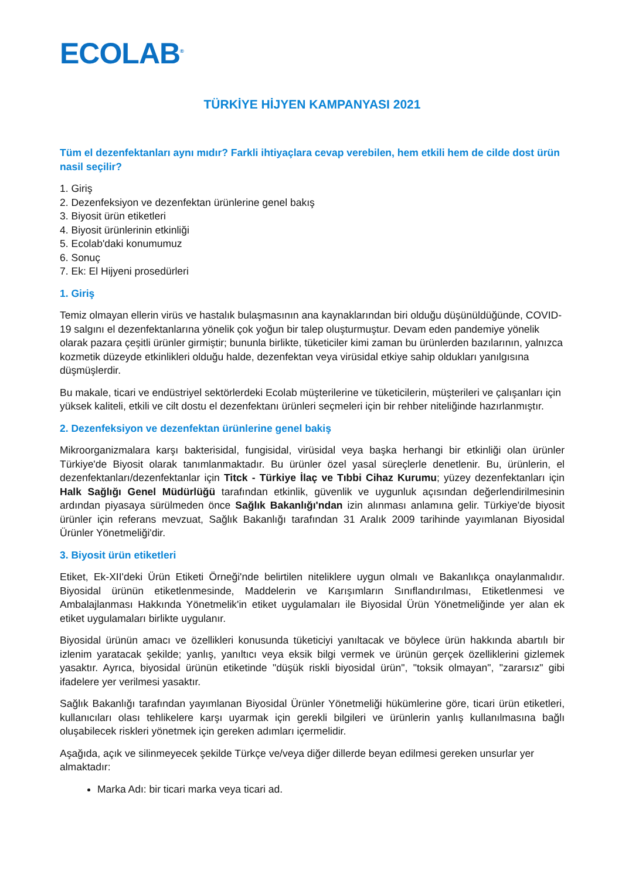ECOLAB<sup>®</sup>
TÜRKİYE HİJYEN KAMPANYASI 2021
Tüm el dezenfektanları aynı mıdır? Farkli ihtiyaçlara cevap verebilen, hem etkili hem de cilde dost ürün nasil seçilir?
1. Giriş
2. Dezenfeksiyon ve dezenfektan ürünlerine genel bakış
3. Biyosit ürün etiketleri
4. Biyosit ürünlerinin etkinliği
5. Ecolab'daki konumumuz
6. Sonuç
7. Ek: El Hijyeni prosedürleri
1. Giriş
Temiz olmayan ellerin virüs ve hastalık bulaşmasının ana kaynaklarından biri olduğu düşünüldüğünde, COVID-19 salgını el dezenfektanlarına yönelik çok yoğun bir talep oluşturmuştur. Devam eden pandemiye yönelik olarak pazara çeşitli ürünler girmiştir; bununla birlikte, tüketiciler kimi zaman bu ürünlerden bazılarının, yalnızca kozmetik düzeyde etkinlikleri olduğu halde, dezenfektan veya virüsidal etkiye sahip oldukları yanılgısına düşmüşlerdir.
Bu makale, ticari ve endüstriyel sektörlerdeki Ecolab müşterilerine ve tüketicilerin, müşterileri ve çalışanları için yüksek kaliteli, etkili ve cilt dostu el dezenfektanı ürünleri seçmeleri için bir rehber niteliğinde hazırlanmıştır.
2. Dezenfeksiyon ve dezenfektan ürünlerine genel bakiş
Mikroorganizmalara karşı bakterisidal, fungisidal, virüsidal veya başka herhangi bir etkinliği olan ürünler Türkiye'de Biyosit olarak tanımlanmaktadır. Bu ürünler özel yasal süreçlerle denetlenir. Bu, ürünlerin, el dezenfektanları/dezenfektanlar için Titck - Türkiye İlaç ve Tıbbi Cihaz Kurumu; yüzey dezenfektanları için Halk Sağlığı Genel Müdürlüğü tarafından etkinlik, güvenlik ve uygunluk açısından değerlendirilmesinin ardından piyasaya sürülmeden önce Sağlık Bakanlığı'ndan izin alınması anlamına gelir. Türkiye'de biyosit ürünler için referans mevzuat, Sağlık Bakanlığı tarafından 31 Aralık 2009 tarihinde yayımlanan Biyosidal Ürünler Yönetmeliği'dir.
3. Biyosit ürün etiketleri
Etiket, Ek-XII'deki Ürün Etiketi Örneği'nde belirtilen niteliklere uygun olmalı ve Bakanlıkça onaylanmalıdır. Biyosidal ürünün etiketlenmesinde, Maddelerin ve Karışımların Sınıflandırılması, Etiketlenmesi ve Ambalajlanması Hakkında Yönetmelik'in etiket uygulamaları ile Biyosidal Ürün Yönetmeliğinde yer alan ek etiket uygulamaları birlikte uygulanır.
Biyosidal ürünün amacı ve özellikleri konusunda tüketiciyi yanıltacak ve böylece ürün hakkında abartılı bir izlenim yaratacak şekilde; yanlış, yanıltıcı veya eksik bilgi vermek ve ürünün gerçek özelliklerini gizlemek yasaktır. Ayrıca, biyosidal ürünün etiketinde "düşük riskli biyosidal ürün", "toksik olmayan", "zararsız" gibi ifadelere yer verilmesi yasaktır.
Sağlık Bakanlığı tarafından yayımlanan Biyosidal Ürünler Yönetmeliği hükümlerine göre, ticari ürün etiketleri, kullanıcıları olası tehlikelere karşı uyarmak için gerekli bilgileri ve ürünlerin yanlış kullanılmasına bağlı oluşabilecek riskleri yönetmek için gereken adımları içermelidir.
Aşağıda, açık ve silinmeyecek şekilde Türkçe ve/veya diğer dillerde beyan edilmesi gereken unsurlar yer almaktadır:
Marka Adı: bir ticari marka veya ticari ad.